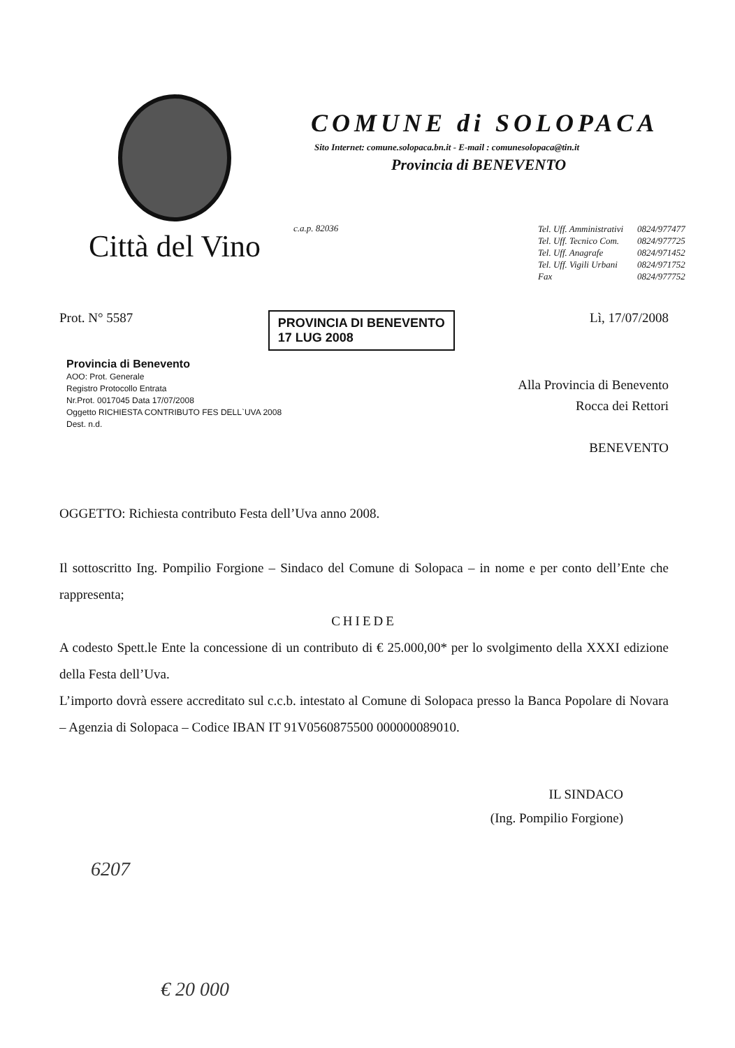Città del Vino
COMUNE di SOLOPACA
Sito Internet: comune.solopaca.bn.it - E-mail : comunesolopaca@tin.it
Provincia di BENEVENTO
c.a.p. 82036
| Tel. Uff. Amministrativi | 0824/977477 |
| Tel. Uff. Tecnico Com. | 0824/977725 |
| Tel. Uff. Anagrafe | 0824/971452 |
| Tel. Uff. Vigili Urbani | 0824/971752 |
| Fax | 0824/977752 |
Prot. N° 5587 PROVINCIA DI BENEVENTO
17 LUG 2008 Lì, 17/07/2008
Provincia di Benevento
AOO: Prot. Generale
Registro Protocollo Entrata
Nr.Prot. 0017045 Data 17/07/2008
Oggetto RICHIESTA CONTRIBUTO FES DELL`UVA 2008
Dest. n.d.
Alla Provincia di Benevento
Rocca dei Rettori
BENEVENTO
OGGETTO: Richiesta contributo Festa dell’Uva anno 2008.
Il sottoscritto Ing. Pompilio Forgione – Sindaco del Comune di Solopaca – in nome e per conto dell’Ente che rappresenta;
CHIEDE
A codesto Spett.le Ente la concessione di un contributo di € 25.000,00* per lo svolgimento della XXXI edizione della Festa dell’Uva.
L’importo dovrà essere accreditato sul c.c.b. intestato al Comune di Solopaca presso la Banca Popolare di Novara – Agenzia di Solopaca – Codice IBAN IT 91V0560875500 000000089010.
IL SINDACO
(Ing. Pompilio Forgione)
6207
€ 20 000